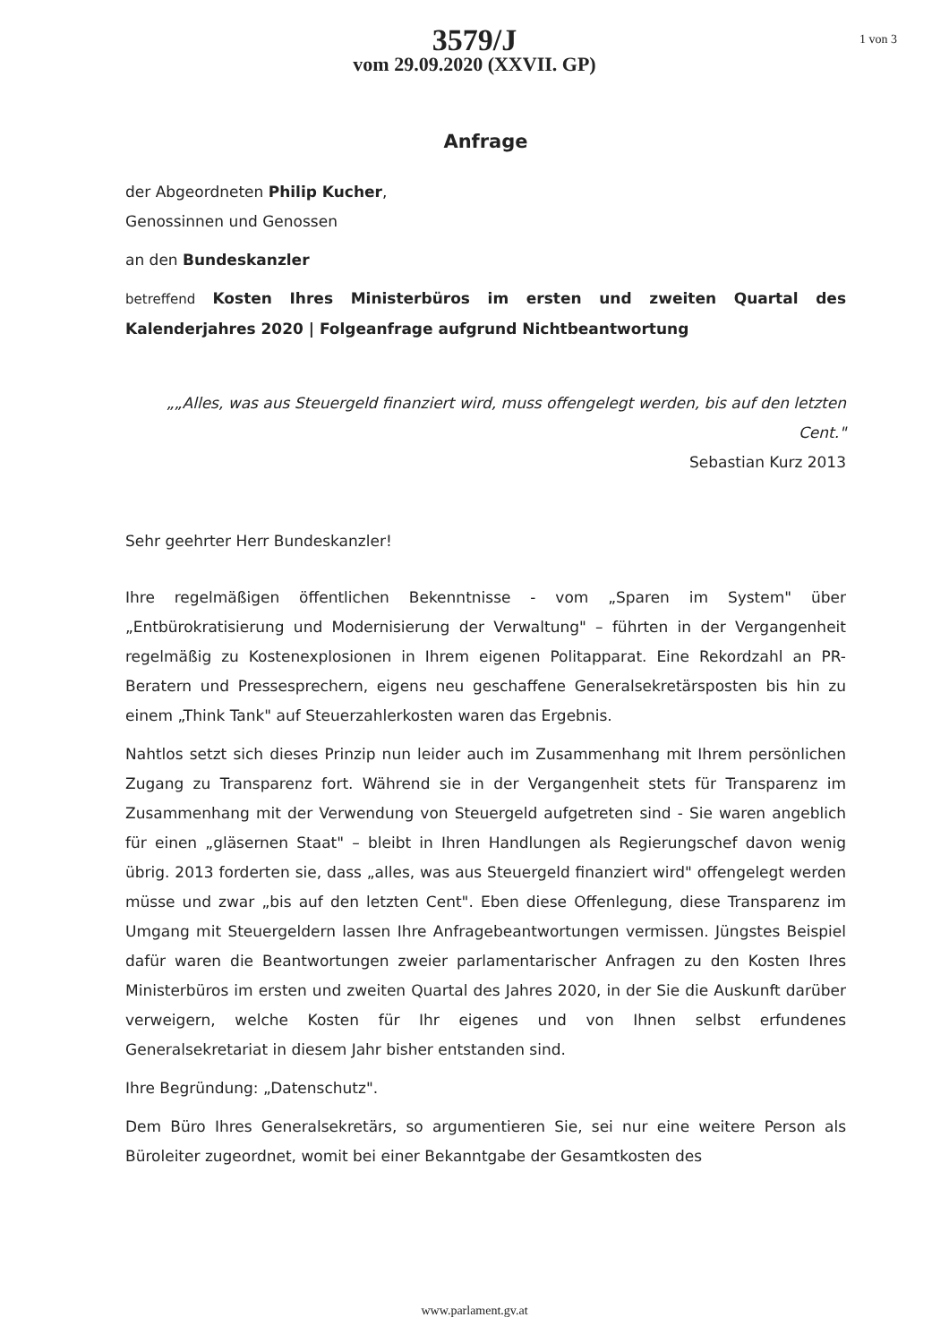1 von 3
3579/J
vom 29.09.2020 (XXVII. GP)
Anfrage
der Abgeordneten Philip Kucher,
Genossinnen und Genossen
an den Bundeskanzler
betreffend Kosten Ihres Ministerbüros im ersten und zweiten Quartal des Kalenderjahres 2020 | Folgeanfrage aufgrund Nichtbeantwortung
„„Alles, was aus Steuergeld finanziert wird, muss offengelegt werden, bis auf den letzten Cent."
Sebastian Kurz 2013
Sehr geehrter Herr Bundeskanzler!
Ihre regelmäßigen öffentlichen Bekenntnisse - vom „Sparen im System" über „Entbürokratisierung und Modernisierung der Verwaltung" – führten in der Vergangenheit regelmäßig zu Kostenexplosionen in Ihrem eigenen Politapparat. Eine Rekordzahl an PR-Beratern und Pressesprechern, eigens neu geschaffene Generalsekretärsposten bis hin zu einem „Think Tank" auf Steuerzahlerkosten waren das Ergebnis.
Nahtlos setzt sich dieses Prinzip nun leider auch im Zusammenhang mit Ihrem persönlichen Zugang zu Transparenz fort. Während sie in der Vergangenheit stets für Transparenz im Zusammenhang mit der Verwendung von Steuergeld aufgetreten sind - Sie waren angeblich für einen „gläsernen Staat" – bleibt in Ihren Handlungen als Regierungschef davon wenig übrig. 2013 forderten sie, dass „alles, was aus Steuergeld finanziert wird" offengelegt werden müsse und zwar „bis auf den letzten Cent". Eben diese Offenlegung, diese Transparenz im Umgang mit Steuergeldern lassen Ihre Anfragebeantwortungen vermissen. Jüngstes Beispiel dafür waren die Beantwortungen zweier parlamentarischer Anfragen zu den Kosten Ihres Ministerbüros im ersten und zweiten Quartal des Jahres 2020, in der Sie die Auskunft darüber verweigern, welche Kosten für Ihr eigenes und von Ihnen selbst erfundenes Generalsekretariat in diesem Jahr bisher entstanden sind.
Ihre Begründung: „Datenschutz".
Dem Büro Ihres Generalsekretärs, so argumentieren Sie, sei nur eine weitere Person als Büroleiter zugeordnet, womit bei einer Bekanntgabe der Gesamtkosten des
www.parlament.gv.at